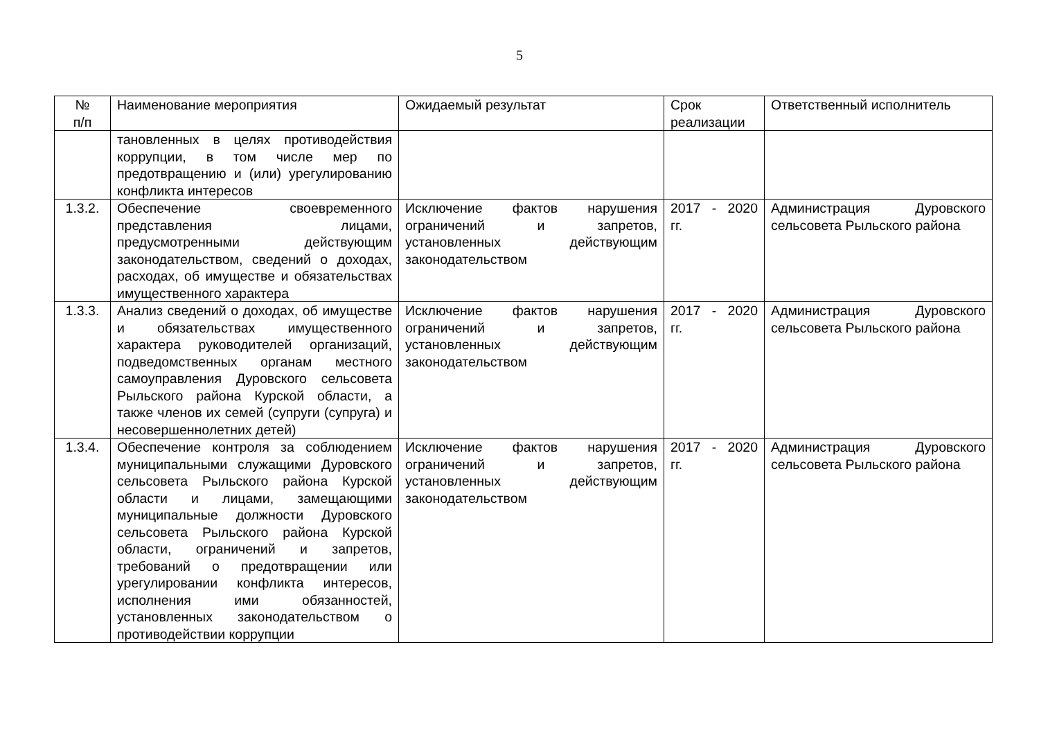5
| № п/п | Наименование мероприятия | Ожидаемый результат | Срок реализации | Ответственный исполнитель |
| --- | --- | --- | --- | --- |
| | тановленных в целях противодействия коррупции, в том числе мер по предотвращению и (или) урегулированию конфликта интересов | | | |
| 1.3.2. | Обеспечение своевременного представления лицами, предусмотренными действующим законодательством, сведений о доходах, расходах, об имуществе и обязательствах имущественного характера | Исключение фактов нарушения ограничений и запретов, установленных действующим законодательством | 2017 - 2020 гг. | Администрация Дуровского сельсовета Рыльского района |
| 1.3.3. | Анализ сведений о доходах, об имуществе и обязательствах имущественного характера руководителей организаций, подведомственных органам местного самоуправления Дуровского сельсовета Рыльского района Курской области, а также членов их семей (супруги (супруга) и несовершеннолетних детей) | Исключение фактов нарушения ограничений и запретов, установленных действующим законодательством | 2017 - 2020 гг. | Администрация Дуровского сельсовета Рыльского района |
| 1.3.4. | Обеспечение контроля за соблюдением муниципальными служащими Дуровского сельсовета Рыльского района Курской области и лицами, замещающими муниципальные должности Дуровского сельсовета Рыльского района Курской области, ограничений и запретов, требований о предотвращении или урегулировании конфликта интересов, исполнения ими обязанностей, установленных законодательством о противодействии коррупции | Исключение фактов нарушения ограничений и запретов, установленных действующим законодательством | 2017 - 2020 гг. | Администрация Дуровского сельсовета Рыльского района |